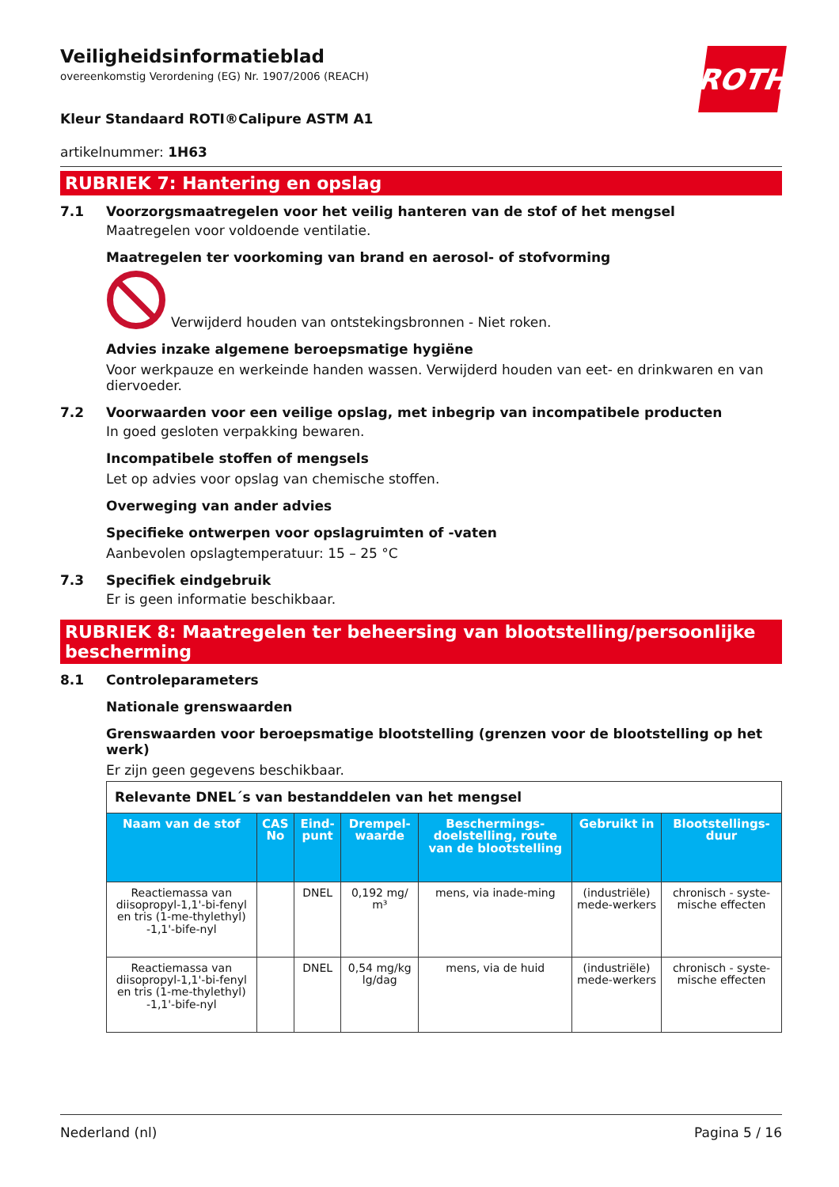ROTH
Veiligheidsinformatieblad
overeenkomstig Verordening (EG) Nr. 1907/2006 (REACH)
Kleur Standaard ROTI®Calipure ASTM A1
artikelnummer: 1H63
RUBRIEK 7: Hantering en opslag
7.1 Voorzorgsmaatregelen voor het veilig hanteren van de stof of het mengsel
Maatregelen voor voldoende ventilatie.
Maatregelen ter voorkoming van brand en aerosol- of stofvorming
Verwijderd houden van ontstekingsbronnen - Niet roken.
Advies inzake algemene beroepsmatige hygiëne
Voor werkpauze en werkeinde handen wassen. Verwijderd houden van eet- en drinkwaren en van diervoeder.
7.2 Voorwaarden voor een veilige opslag, met inbegrip van incompatibele producten
In goed gesloten verpakking bewaren.
Incompatibele stoffen of mengsels
Let op advies voor opslag van chemische stoffen.
Overweging van ander advies
Specifieke ontwerpen voor opslagruimten of -vaten
Aanbevolen opslagtemperatuur: 15 – 25 °C
7.3 Specifiek eindgebruik
Er is geen informatie beschikbaar.
RUBRIEK 8: Maatregelen ter beheersing van blootstelling/persoonlijke bescherming
8.1 Controleparameters
Nationale grenswaarden
Grenswaarden voor beroepsmatige blootstelling (grenzen voor de blootstelling op het werk)
Er zijn geen gegevens beschikbaar.
| Relevante DNEL´s van bestanddelen van het mengsel | | | | | | |
| Naam van de stof | CAS No | Eind-punt | Drempel-waarde | Beschermings-doelstelling, route van de blootstelling | Gebruikt in | Blootstellings-duur |
| Reactiemassa van diisopropyl-1,1'-bi-fenyl en tris (1-me-thylethyl) -1,1'-bife-nyl | | DNEL | 0,192 mg/ m³ | mens, via inade-ming | (industriële) mede-werkers | chronisch - syste-mische effecten |
| Reactiemassa van diisopropyl-1,1'-bi-fenyl en tris (1-me-thylethyl) -1,1'-bife-nyl | | DNEL | 0,54 mg/kg lg/dag | mens, via de huid | (industriële) mede-werkers | chronisch - syste-mische effecten |
Nederland (nl) Pagina 5 / 16